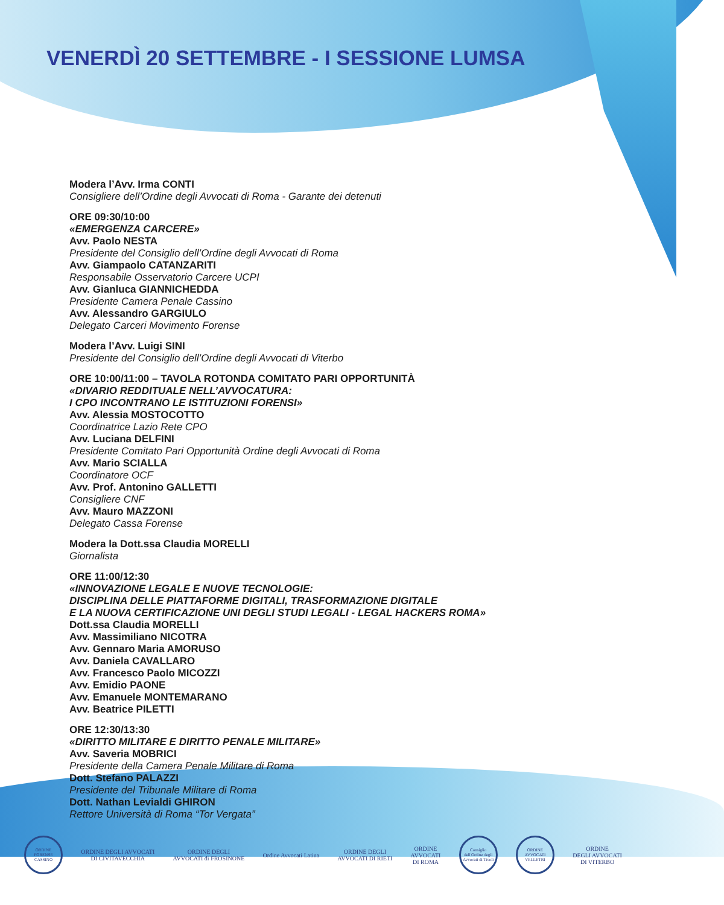VENERDÌ 20 SETTEMBRE - I SESSIONE LUMSA
Modera l’Avv. Irma CONTI
Consigliere dell’Ordine degli Avvocati di Roma - Garante dei detenuti
ORE 09:30/10:00
«EMERGENZA CARCERE»
Avv. Paolo NESTA
Presidente del Consiglio dell’Ordine degli Avvocati di Roma
Avv. Giampaolo CATANZARITI
Responsabile Osservatorio Carcere UCPI
Avv. Gianluca GIANNICHEDDA
Presidente Camera Penale Cassino
Avv. Alessandro GARGIULO
Delegato Carceri Movimento Forense
Modera l’Avv. Luigi SINI
Presidente del Consiglio dell’Ordine degli Avvocati di Viterbo
ORE 10:00/11:00 – TAVOLA ROTONDA COMITATO PARI OPPORTUNITÀ
«DIVARIO REDDITUALE NELL’AVVOCATURA:
I CPO INCONTRANO LE ISTITUZIONI FORENSI»
Avv. Alessia MOSTOCOTTO
Coordinatrice Lazio Rete CPO
Avv. Luciana DELFINI
Presidente Comitato Pari Opportunità Ordine degli Avvocati di Roma
Avv. Mario SCIALLA
Coordinatore OCF
Avv. Prof. Antonino GALLETTI
Consigliere CNF
Avv. Mauro MAZZONI
Delegato Cassa Forense
Modera la Dott.ssa Claudia MORELLI
Giornalista
ORE 11:00/12:30
«INNOVAZIONE LEGALE E NUOVE TECNOLOGIE:
DISCIPLINA DELLE PIATTAFORME DIGITALI, TRASFORMAZIONE DIGITALE
E LA NUOVA CERTIFICAZIONE UNI DEGLI STUDI LEGALI - LEGAL HACKERS ROMA»
Dott.ssa Claudia MORELLI
Avv. Massimiliano NICOTRA
Avv. Gennaro Maria AMORUSO
Avv. Daniela CAVALLARO
Avv. Francesco Paolo MICOZZI
Avv. Emidio PAONE
Avv. Emanuele MONTEMARANO
Avv. Beatrice PILETTI
ORE 12:30/13:30
«DIRITTO MILITARE E DIRITTO PENALE MILITARE»
Avv. Saveria MOBRICI
Presidente della Camera Penale Militare di Roma
Dott. Stefano PALAZZI
Presidente del Tribunale Militare di Roma
Dott. Nathan Levialdi GHIRON
Rettore Università di Roma “Tor Vergata”
ORDINE FORENSE CASSINO
ORDINE DEGLI AVVOCATI
DI CIVITAVECCHIA
ORDINE DEGLI
AVVOCATI di FROSINONE
Ordine Avvocati Latina
ORDINE DEGLI
AVVOCATI DI RIETI
ORDINE
AVVOCATI
DI ROMA
Consiglio dell'Ordine degli Avvocati di Tivoli
ORDINE AVVOCATI VELLETRI
ORDINE
DEGLI AVVOCATI
DI VITERBO